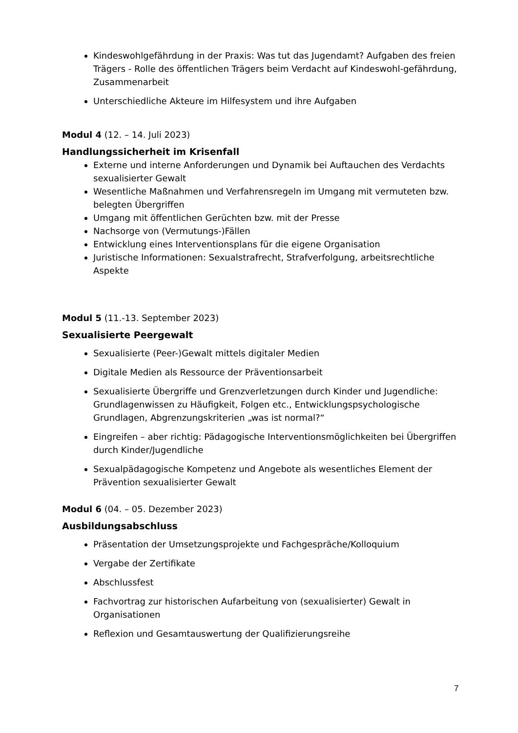Kindeswohlgefährdung in der Praxis: Was tut das Jugendamt? Aufgaben des freien Trägers - Rolle des öffentlichen Trägers beim Verdacht auf Kindeswohl-gefährdung, Zusammenarbeit
Unterschiedliche Akteure im Hilfesystem und ihre Aufgaben
Modul 4 (12. – 14. Juli 2023)
Handlungssicherheit im Krisenfall
Externe und interne Anforderungen und Dynamik bei Auftauchen des Verdachts sexualisierter Gewalt
Wesentliche Maßnahmen und Verfahrensregeln im Umgang mit vermuteten bzw. belegten Übergriffen
Umgang mit öffentlichen Gerüchten bzw. mit der Presse
Nachsorge von (Vermutungs-)Fällen
Entwicklung eines Interventionsplans für die eigene Organisation
Juristische Informationen: Sexualstrafrecht, Strafverfolgung, arbeitsrechtliche Aspekte
Modul 5 (11.-13. September 2023)
Sexualisierte Peergewalt
Sexualisierte (Peer-)Gewalt mittels digitaler Medien
Digitale Medien als Ressource der Präventionsarbeit
Sexualisierte Übergriffe und Grenzverletzungen durch Kinder und Jugendliche: Grundlagenwissen zu Häufigkeit, Folgen etc., Entwicklungspsychologische Grundlagen, Abgrenzungskriterien „was ist normal?“
Eingreifen – aber richtig: Pädagogische Interventionsmöglichkeiten bei Übergriffen durch Kinder/Jugendliche
Sexualpädagogische Kompetenz und Angebote als wesentliches Element der Prävention sexualisierter Gewalt
Modul 6 (04. – 05. Dezember 2023)
Ausbildungsabschluss
Präsentation der Umsetzungsprojekte und Fachgespräche/Kolloquium
Vergabe der Zertifikate
Abschlussfest
Fachvortrag zur historischen Aufarbeitung von (sexualisierter) Gewalt in Organisationen
Reflexion und Gesamtauswertung der Qualifizierungsreihe
7